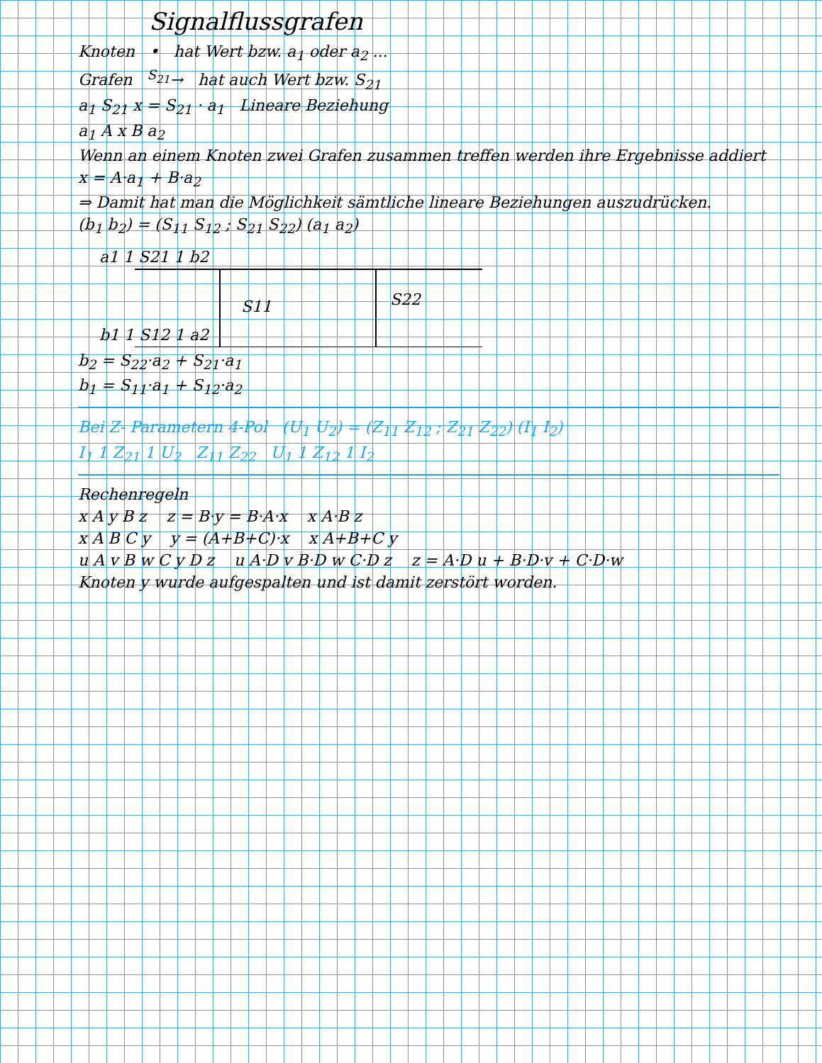Signalflussgrafen
Knoten • hat Wert bzw. a<sub>1</sub> oder a<sub>2</sub> ...
Grafen <sup>S<sub>21</sub></sup>→ hat auch Wert bzw. S<sub>21</sub>
a<sub>1</sub> S<sub>21</sub> x = S<sub>21</sub> · a<sub>1</sub> Lineare Beziehung
a<sub>1</sub> A x B a<sub>2</sub>
Wenn an einem Knoten zwei Grafen zusammen treffen werden ihre Ergebnisse addiert
x = A·a<sub>1</sub> + B·a<sub>2</sub>
⇒ Damit hat man die Möglichkeit sämtliche lineare Beziehungen auszudrücken.
(b<sub>1</sub> b<sub>2</sub>) = (S<sub>11</sub> S<sub>12</sub> ; S<sub>21</sub> S<sub>22</sub>) (a<sub>1</sub> a<sub>2</sub>)
a1 1 S21 1 b2
S11
S22
b1 1 S12 1 a2
b<sub>2</sub> = S<sub>22</sub>·a<sub>2</sub> + S<sub>21</sub>·a<sub>1</sub>
b<sub>1</sub> = S<sub>11</sub>·a<sub>1</sub> + S<sub>12</sub>·a<sub>2</sub>
Bei Z- Parametern 4-Pol (U<sub>1</sub> U<sub>2</sub>) = (Z<sub>11</sub> Z<sub>12</sub> ; Z<sub>21</sub> Z<sub>22</sub>) (I<sub>1</sub> I<sub>2</sub>)
I<sub>1</sub> 1 Z<sub>21</sub> 1 U<sub>2</sub> Z<sub>11</sub> Z<sub>22</sub> U<sub>1</sub> 1 Z<sub>12</sub> 1 I<sub>2</sub>
Rechenregeln
x A y B z z = B·y = B·A·x x A·B z
x A B C y y = (A+B+C)·x x A+B+C y
u A v B w C y D z u A·D v B·D w C·D z z = A·D u + B·D·v + C·D·w
Knoten y wurde aufgespalten und ist damit zerstört worden.